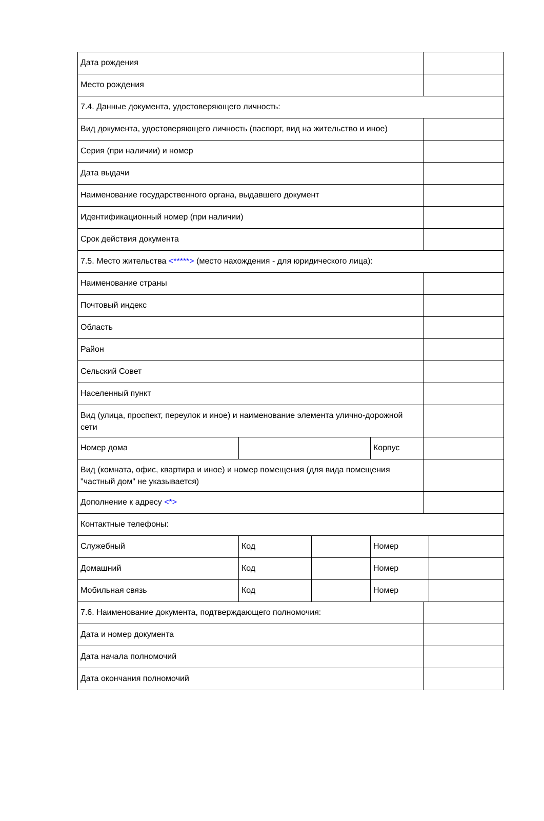| Дата рождения | | | | | |
| Место рождения | | | | | |
| 7.4. Данные документа, удостоверяющего личность: | | | | | |
| Вид документа, удостоверяющего личность (паспорт, вид на жительство и иное) | | | | | |
| Серия (при наличии) и номер | | | | | |
| Дата выдачи | | | | | |
| Наименование государственного органа, выдавшего документ | | | | | |
| Идентификационный номер (при наличии) | | | | | |
| Срок действия документа | | | | | |
| 7.5. Место жительства <*****> (место нахождения - для юридического лица): | | | | | |
| Наименование страны | | | | | |
| Почтовый индекс | | | | | |
| Область | | | | | |
| Район | | | | | |
| Сельский Совет | | | | | |
| Населенный пункт | | | | | |
| Вид (улица, проспект, переулок и иное) и наименование элемента улично-дорожной сети | | | | | |
| Номер дома | | | Корпус | | |
| Вид (комната, офис, квартира и иное) и номер помещения (для вида помещения "частный дом" не указывается) | | | | | |
| Дополнение к адресу <*> | | | | | |
| Контактные телефоны: | | | | | |
| Служебный | Код | | Номер | | |
| Домашний | Код | | Номер | | |
| Мобильная связь | Код | | Номер | | |
| 7.6. Наименование документа, подтверждающего полномочия: | | | | | |
| Дата и номер документа | | | | | |
| Дата начала полномочий | | | | | |
| Дата окончания полномочий | | | | | |